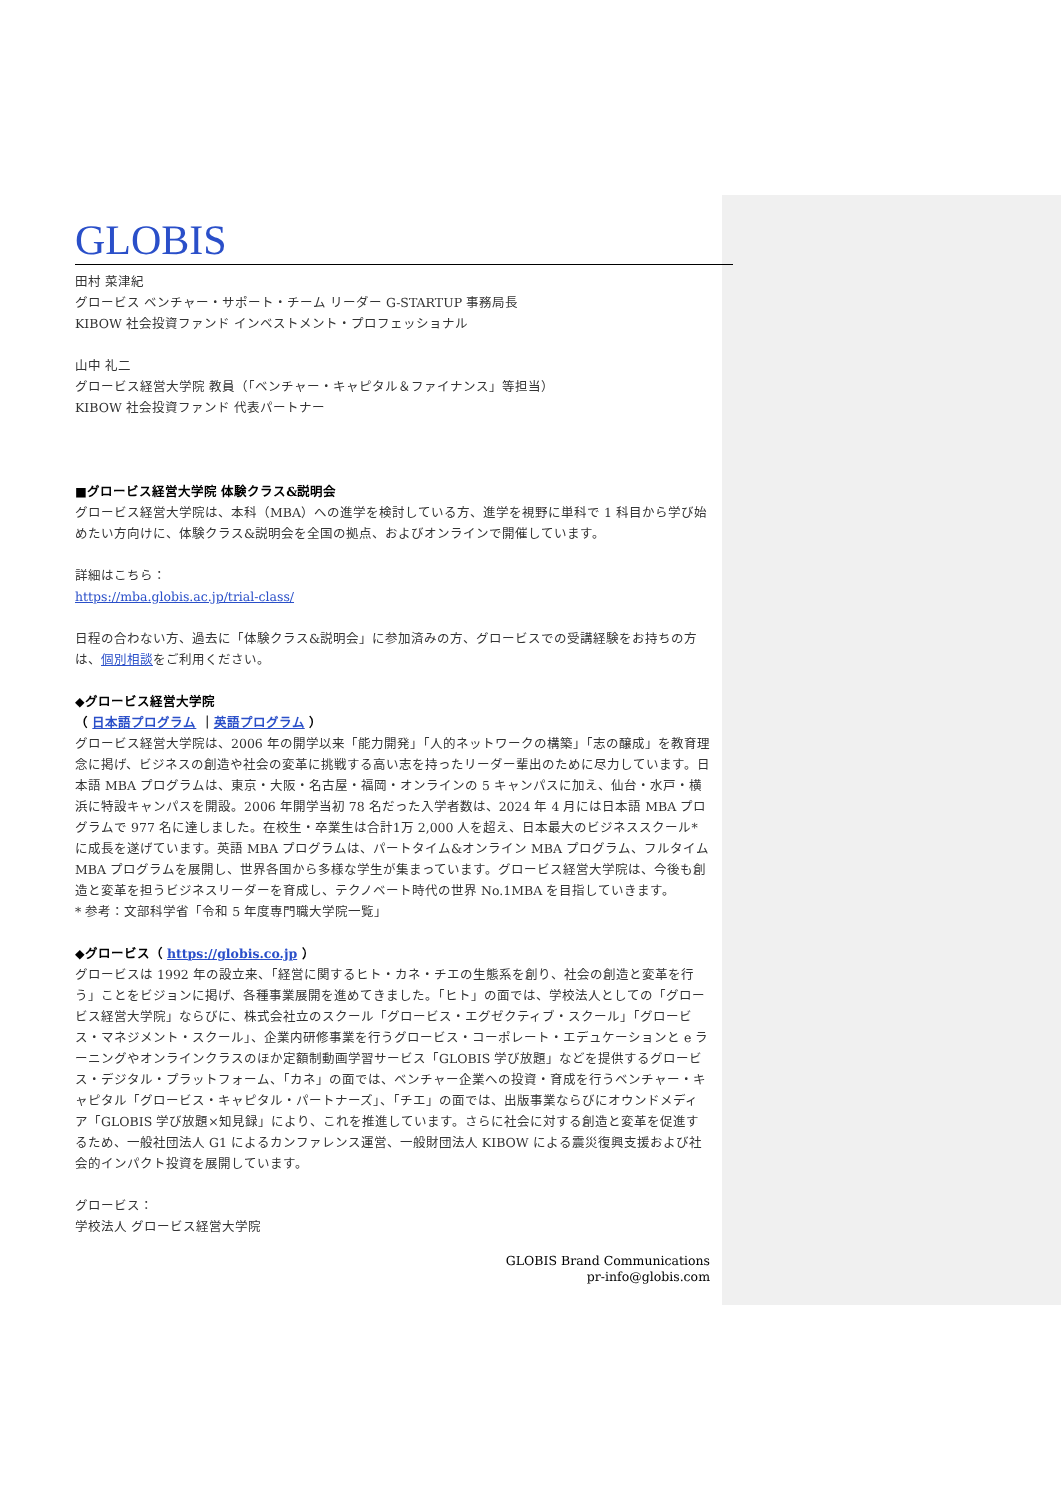GLOBIS
田村 菜津紀
グロービス ベンチャー・サポート・チーム リーダー G-STARTUP 事務局長
KIBOW 社会投資ファンド インベストメント・プロフェッショナル
山中 礼二
グロービス経営大学院 教員（「ベンチャー・キャピタル＆ファイナンス」等担当）
KIBOW 社会投資ファンド 代表パートナー
■グロービス経営大学院 体験クラス&説明会
グロービス経営大学院は、本科（MBA）への進学を検討している方、進学を視野に単科で 1 科目から学び始めたい方向けに、体験クラス&説明会を全国の拠点、およびオンラインで開催しています。
詳細はこちら：
https://mba.globis.ac.jp/trial-class/
日程の合わない方、過去に「体験クラス&説明会」に参加済みの方、グロービスでの受講経験をお持ちの方は、個別相談をご利用ください。
◆グロービス経営大学院
（ 日本語プログラム ｜英語プログラム ）
グロービス経営大学院は、2006 年の開学以来「能力開発」「人的ネットワークの構築」「志の醸成」を教育理念に掲げ、ビジネスの創造や社会の変革に挑戦する高い志を持ったリーダー輩出のために尽力しています。日本語 MBA プログラムは、東京・大阪・名古屋・福岡・オンラインの 5 キャンパスに加え、仙台・水戸・横浜に特設キャンパスを開設。2006 年開学当初 78 名だった入学者数は、2024 年 4 月には日本語 MBA プログラムで 977 名に達しました。在校生・卒業生は合計1万 2,000 人を超え、日本最大のビジネススクール*に成長を遂げています。英語 MBA プログラムは、パートタイム&オンライン MBA プログラム、フルタイム MBA プログラムを展開し、世界各国から多様な学生が集まっています。グロービス経営大学院は、今後も創造と変革を担うビジネスリーダーを育成し、テクノベート時代の世界 No.1MBA を目指していきます。
* 参考：文部科学省「令和 5 年度専門職大学院一覧」
◆グロービス（ https://globis.co.jp ）
グロービスは 1992 年の設立来、「経営に関するヒト・カネ・チエの生態系を創り、社会の創造と変革を行う」ことをビジョンに掲げ、各種事業展開を進めてきました。「ヒト」の面では、学校法人としての「グロービス経営大学院」ならびに、株式会社立のスクール「グロービス・エグゼクティブ・スクール」「グロービス・マネジメント・スクール」、企業内研修事業を行うグロービス・コーポレート・エデュケーションと e ラーニングやオンラインクラスのほか定額制動画学習サービス「GLOBIS 学び放題」などを提供するグロービス・デジタル・プラットフォーム、「カネ」の面では、ベンチャー企業への投資・育成を行うベンチャー・キャピタル「グロービス・キャピタル・パートナーズ」、「チエ」の面では、出版事業ならびにオウンドメディア「GLOBIS 学び放題×知見録」により、これを推進しています。さらに社会に対する創造と変革を促進するため、一般社団法人 G1 によるカンファレンス運営、一般財団法人 KIBOW による震災復興支援および社会的インパクト投資を展開しています。
グロービス：
学校法人 グロービス経営大学院
GLOBIS Brand Communications
pr-info@globis.com